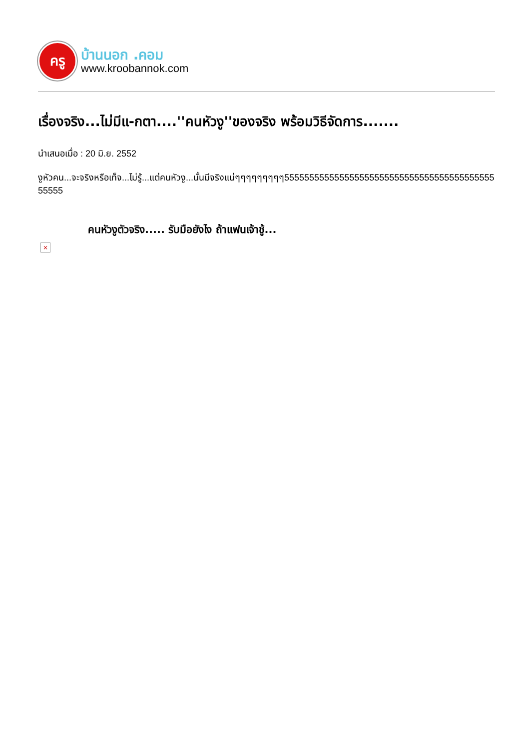ครู
บ้านนอก .คอม
www.kroobannok.com
เรื่องจริง...ไม่มีแ-กตา....''คนหัวงู''ของจริง พร้อมวิธีจัดการ.......
นำเสนอเมื่อ : 20 มิ.ย. 2552
งูหัวคน...จะจริงหรือเท็จ...ไม่รู้...แต่คนหัวงู...นั้นมีจริงแน่ๆๆๆๆๆๆๆๆๆ55555555555555555555555555555555555555555555555
คนหัวงูตัวจริง..... รับมือยังไง ถ้าแฟนเจ้าชู้...
×